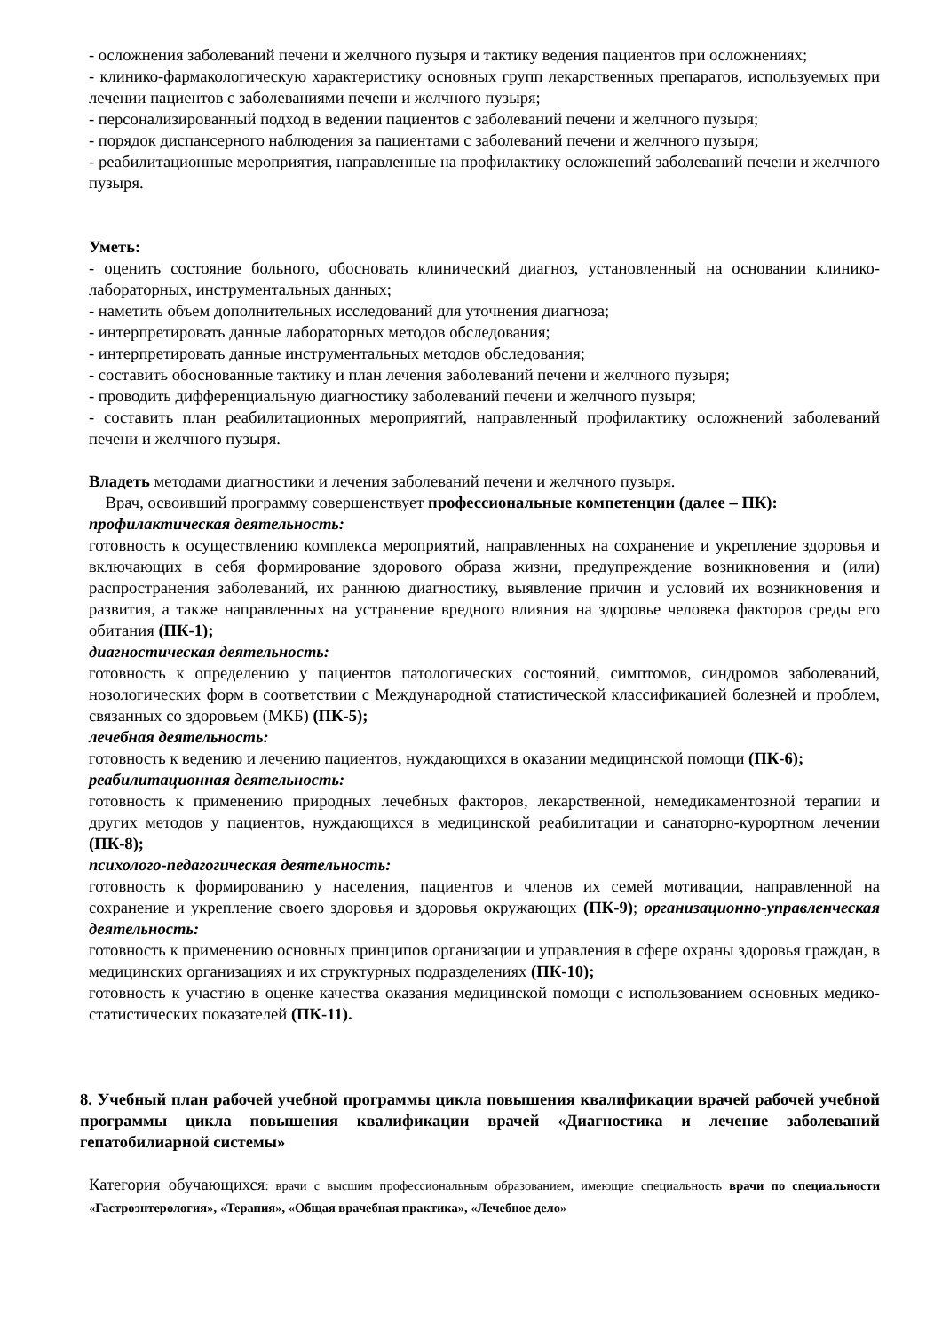- осложнения заболеваний печени и желчного пузыря и тактику ведения пациентов при осложнениях;
- клинико-фармакологическую характеристику основных групп лекарственных препаратов, используемых при лечении пациентов с заболеваниями печени и желчного пузыря;
- персонализированный подход в ведении пациентов с заболеваний печени и желчного пузыря;
- порядок диспансерного наблюдения за пациентами с заболеваний печени и желчного пузыря;
- реабилитационные мероприятия, направленные на профилактику осложнений заболеваний печени и желчного пузыря.
Уметь:
- оценить состояние больного, обосновать клинический диагноз, установленный на основании клинико-лабораторных, инструментальных данных;
- наметить объем дополнительных исследований для уточнения диагноза;
- интерпретировать данные лабораторных методов обследования;
- интерпретировать данные инструментальных методов обследования;
- составить обоснованные тактику и план лечения заболеваний печени и желчного пузыря;
- проводить дифференциальную диагностику заболеваний печени и желчного пузыря;
- составить план реабилитационных мероприятий, направленный профилактику осложнений заболеваний печени и желчного пузыря.
Владеть методами диагностики и лечения заболеваний печени и желчного пузыря.
Врач, освоивший программу совершенствует профессиональные компетенции (далее – ПК):
профилактическая деятельность:
готовность к осуществлению комплекса мероприятий, направленных на сохранение и укрепление здоровья и включающих в себя формирование здорового образа жизни, предупреждение возникновения и (или) распространения заболеваний, их раннюю диагностику, выявление причин и условий их возникновения и развития, а также направленных на устранение вредного влияния на здоровье человека факторов среды его обитания (ПК-1);
диагностическая деятельность:
готовность к определению у пациентов патологических состояний, симптомов, синдромов заболеваний, нозологических форм в соответствии с Международной статистической классификацией болезней и проблем, связанных со здоровьем (МКБ) (ПК-5);
лечебная деятельность:
готовность к ведению и лечению пациентов, нуждающихся в оказании медицинской помощи (ПК-6);
реабилитационная деятельность:
готовность к применению природных лечебных факторов, лекарственной, немедикаментозной терапии и других методов у пациентов, нуждающихся в медицинской реабилитации и санаторно-курортном лечении (ПК-8);
психолого-педагогическая деятельность:
готовность к формированию у населения, пациентов и членов их семей мотивации, направленной на сохранение и укрепление своего здоровья и здоровья окружающих (ПК-9); организационно-управленческая деятельность:
готовность к применению основных принципов организации и управления в сфере охраны здоровья граждан, в медицинских организациях и их структурных подразделениях (ПК-10);
готовность к участию в оценке качества оказания медицинской помощи с использованием основных медико-статистических показателей (ПК-11).
8. Учебный план рабочей учебной программы цикла повышения квалификации врачей рабочей учебной программы цикла повышения квалификации врачей «Диагностика и лечение заболеваний гепатобилиарной системы»
Категория обучающихся: врачи с высшим профессиональным образованием, имеющие специальность врачи по специальности «Гастроэнтерология», «Терапия», «Общая врачебная практика», «Лечебное дело»